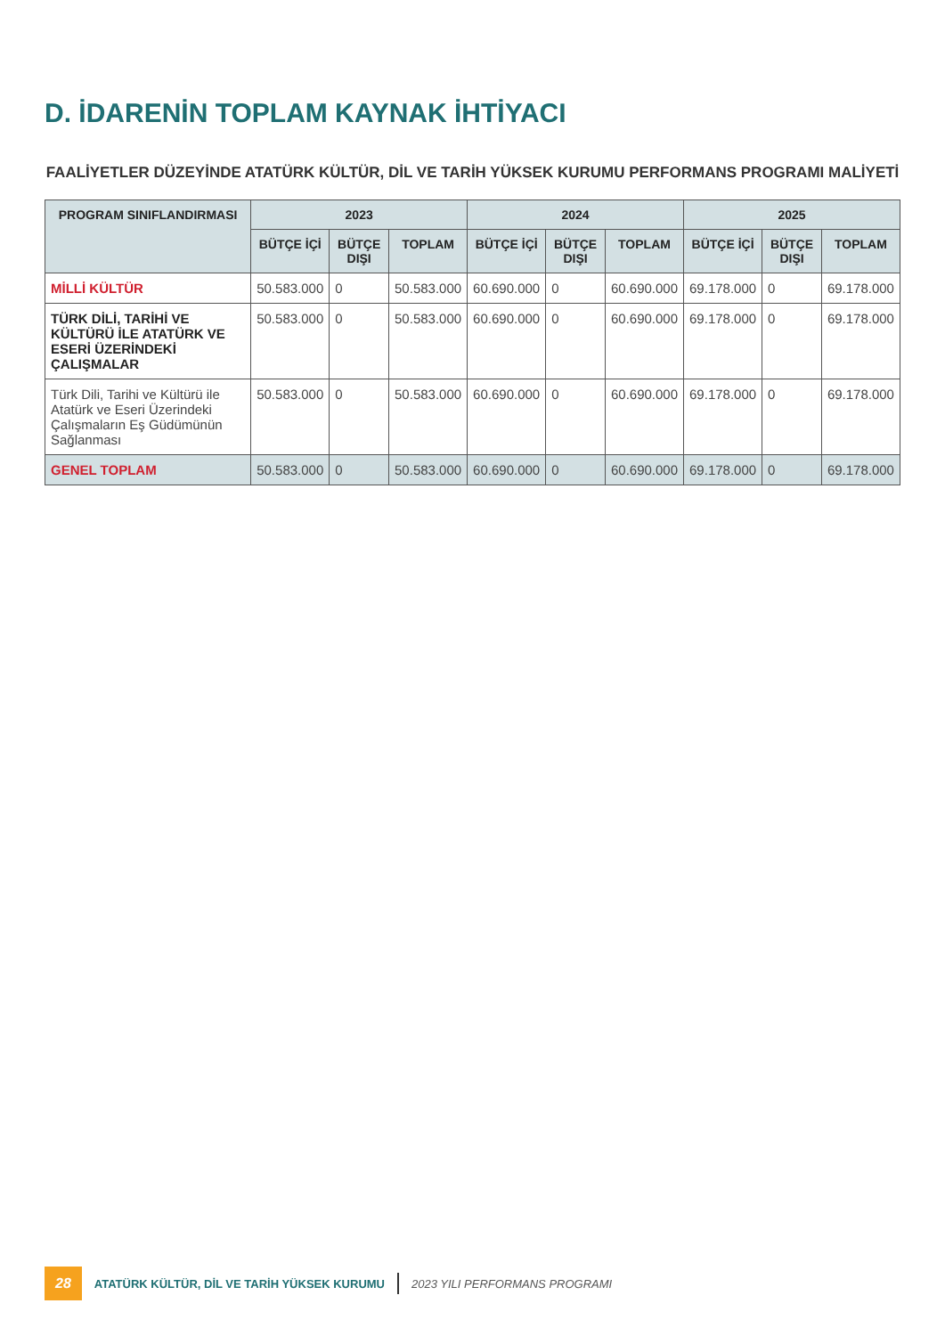D. İDARENİN TOPLAM KAYNAK İHTİYACI
FAALİYETLER DÜZEYİNDE ATATÜRK KÜLTÜR, DİL VE TARİH YÜKSEK KURUMU PERFORMANS PROGRAMI MALİYETİ
| PROGRAM SINIFLANDIRMASI | 2023 | | | 2024 | | | 2025 | | |
| --- | --- | --- | --- | --- | --- | --- | --- | --- | --- |
| | BÜTÇE İÇİ | BÜTÇE DIŞI | TOPLAM | BÜTÇE İÇİ | BÜTÇE DIŞI | TOPLAM | BÜTÇE İÇİ | BÜTÇE DIŞI | TOPLAM |
| MİLLİ KÜLTÜR | 50.583.000 | 0 | 50.583.000 | 60.690.000 | 0 | 60.690.000 | 69.178.000 | 0 | 69.178.000 |
| TÜRK DİLİ, TARİHİ VE KÜLTÜRÜ İLE ATATÜRK VE ESERİ ÜZERİNDEKİ ÇALIŞMALAR | 50.583.000 | 0 | 50.583.000 | 60.690.000 | 0 | 60.690.000 | 69.178.000 | 0 | 69.178.000 |
| Türk Dili, Tarihi ve Kültürü ile Atatürk ve Eseri Üzerindeki Çalışmaların Eş Güdümünün Sağlanması | 50.583.000 | 0 | 50.583.000 | 60.690.000 | 0 | 60.690.000 | 69.178.000 | 0 | 69.178.000 |
| GENEL TOPLAM | 50.583.000 | 0 | 50.583.000 | 60.690.000 | 0 | 60.690.000 | 69.178.000 | 0 | 69.178.000 |
28 ATATÜRK KÜLTÜR, DİL VE TARİH YÜKSEK KURUMU 2023 YILI PERFORMANS PROGRAMI